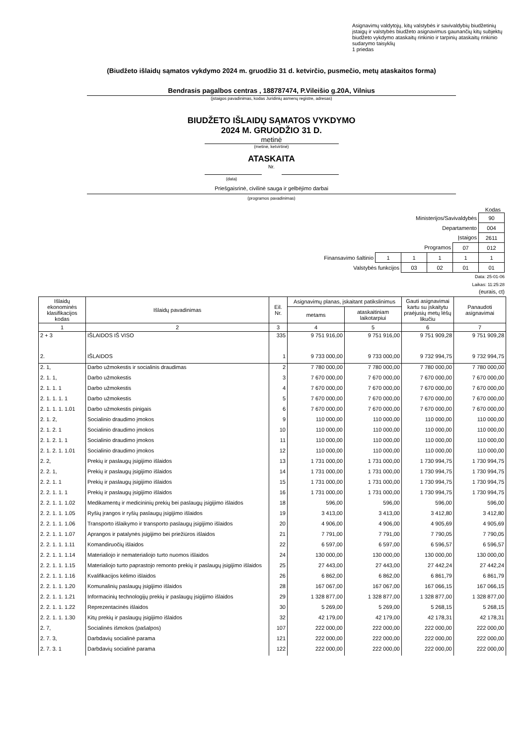Asignavimų valdytojų, kitų valstybės ir savivaldybių biudžetinių įstaigų ir valstybės biudžeto asignavimus gaunančių kitų subjektų biudžeto vykdymo ataskaitų rinkinio ir tarpinių ataskaitų rinkinio sudarymo taisyklių
1 priedas
(Biudžeto išlaidų sąmatos vykdymo 2024 m. gruodžio 31 d. ketvirčio, pusmečio, metų ataskaitos forma)
Bendrasis pagalbos centras , 188787474, P.Vileišio g.20A, Vilnius
(įstaigos pavadinimas, kodas Juridinių asmenų registre, adresas)
BIUDŽETO IŠLAIDŲ SĄMATOS VYKDYMO
2024 M. GRUODŽIO 31 D.
metinė
(metinė, ketvirtinė)
ATASKAITA
Nr.
(data)
Priešgaisrinė, civilinė sauga ir gelbėjimo darbai
(programos pavadinimas)
Kodas
| Ministerijos/Savivaldybės | | | | | | 90 |
| Departamento | | | | | | 004 |
| Įstaigos | | | | | | 2611 |
| Programos | | | | | 07 | 012 |
| Finansavimo šaltinio | | 1 | 1 | 1 | 1 | 1 |
| | Valstybės funkcijos | | 03 | 02 | 01 | 01 |
Data: 25-01-06
Laikas: 11:25:28
(eurais, ct)
| Išlaidų ekonominės klasifikacijos kodas | Išlaidų pavadinimas | Eil. Nr. | Asignavimų planas, įskaitant patikslinimus | | Gauti asignavimai kartu su įskaitytu praėjusių metų lėšų likučiu | Panaudoti asignavimai |
| --- | --- | --- | --- | --- | --- | --- |
| | | | metams | ataskaitiniam laikotarpiui | | |
| 1 | 2 | 3 | 4 | 5 | 6 | 7 |
| 2 + 3 | IŠLAIDOS IŠ VISO | 335 | 9 751 916,00 | 9 751 916,00 | 9 751 909,28 | 9 751 909,28 |
| 2. | IŠLAIDOS | 1 | 9 733 000,00 | 9 733 000,00 | 9 732 994,75 | 9 732 994,75 |
| 2. 1, | Darbo užmokestis ir socialinis draudimas | 2 | 7 780 000,00 | 7 780 000,00 | 7 780 000,00 | 7 780 000,00 |
| 2. 1. 1, | Darbo užmokestis | 3 | 7 670 000,00 | 7 670 000,00 | 7 670 000,00 | 7 670 000,00 |
| 2. 1. 1. 1 | Darbo užmokestis | 4 | 7 670 000,00 | 7 670 000,00 | 7 670 000,00 | 7 670 000,00 |
| 2. 1. 1. 1. 1 | Darbo užmokestis | 5 | 7 670 000,00 | 7 670 000,00 | 7 670 000,00 | 7 670 000,00 |
| 2. 1. 1. 1. 1.01 | Darbo užmokestis pinigais | 6 | 7 670 000,00 | 7 670 000,00 | 7 670 000,00 | 7 670 000,00 |
| 2. 1. 2, | Socialinio draudimo įmokos | 9 | 110 000,00 | 110 000,00 | 110 000,00 | 110 000,00 |
| 2. 1. 2. 1 | Socialinio draudimo įmokos | 10 | 110 000,00 | 110 000,00 | 110 000,00 | 110 000,00 |
| 2. 1. 2. 1. 1 | Socialinio draudimo įmokos | 11 | 110 000,00 | 110 000,00 | 110 000,00 | 110 000,00 |
| 2. 1. 2. 1. 1.01 | Socialinio draudimo įmokos | 12 | 110 000,00 | 110 000,00 | 110 000,00 | 110 000,00 |
| 2. 2, | Prekių ir paslaugų įsigijimo išlaidos | 13 | 1 731 000,00 | 1 731 000,00 | 1 730 994,75 | 1 730 994,75 |
| 2. 2. 1, | Prekių ir paslaugų įsigijimo išlaidos | 14 | 1 731 000,00 | 1 731 000,00 | 1 730 994,75 | 1 730 994,75 |
| 2. 2. 1. 1 | Prekių ir paslaugų įsigijimo išlaidos | 15 | 1 731 000,00 | 1 731 000,00 | 1 730 994,75 | 1 730 994,75 |
| 2. 2. 1. 1. 1 | Prekių ir paslaugų įsigijimo išlaidos | 16 | 1 731 000,00 | 1 731 000,00 | 1 730 994,75 | 1 730 994,75 |
| 2. 2. 1. 1. 1.02 | Medikamentų ir medicininių prekių bei paslaugų įsigijimo išlaidos | 18 | 596,00 | 596,00 | 596,00 | 596,00 |
| 2. 2. 1. 1. 1.05 | Ryšių įrangos ir ryšių paslaugų įsigijimo išlaidos | 19 | 3 413,00 | 3 413,00 | 3 412,80 | 3 412,80 |
| 2. 2. 1. 1. 1.06 | Transporto išlaikymo ir transporto paslaugų įsigijimo išlaidos | 20 | 4 906,00 | 4 906,00 | 4 905,69 | 4 905,69 |
| 2. 2. 1. 1. 1.07 | Aprangos ir patalynės įsigijimo bei priežiūros išlaidos | 21 | 7 791,00 | 7 791,00 | 7 790,05 | 7 790,05 |
| 2. 2. 1. 1. 1.11 | Komandiruočių išlaidos | 22 | 6 597,00 | 6 597,00 | 6 596,57 | 6 596,57 |
| 2. 2. 1. 1. 1.14 | Materialiojo ir nematerialiojo turto nuomos išlaidos | 24 | 130 000,00 | 130 000,00 | 130 000,00 | 130 000,00 |
| 2. 2. 1. 1. 1.15 | Materialiojo turto paprastojo remonto prekių ir paslaugų įsigijimo išlaidos | 25 | 27 443,00 | 27 443,00 | 27 442,24 | 27 442,24 |
| 2. 2. 1. 1. 1.16 | Kvalifikacijos kėlimo išlaidos | 26 | 6 862,00 | 6 862,00 | 6 861,79 | 6 861,79 |
| 2. 2. 1. 1. 1.20 | Komunalinių paslaugų įsigijimo išlaidos | 28 | 167 067,00 | 167 067,00 | 167 066,15 | 167 066,15 |
| 2. 2. 1. 1. 1.21 | Informacinių technologijų prekių ir paslaugų įsigijimo išlaidos | 29 | 1 328 877,00 | 1 328 877,00 | 1 328 877,00 | 1 328 877,00 |
| 2. 2. 1. 1. 1.22 | Reprezentacinės išlaidos | 30 | 5 269,00 | 5 269,00 | 5 268,15 | 5 268,15 |
| 2. 2. 1. 1. 1.30 | Kitų prekių ir paslaugų įsigijimo išlaidos | 32 | 42 179,00 | 42 179,00 | 42 178,31 | 42 178,31 |
| 2. 7, | Socialinės išmokos (pašalpos) | 107 | 222 000,00 | 222 000,00 | 222 000,00 | 222 000,00 |
| 2. 7. 3, | Darbdavių socialinė parama | 121 | 222 000,00 | 222 000,00 | 222 000,00 | 222 000,00 |
| 2. 7. 3. 1 | Darbdavių socialinė parama | 122 | 222 000,00 | 222 000,00 | 222 000,00 | 222 000,00 |